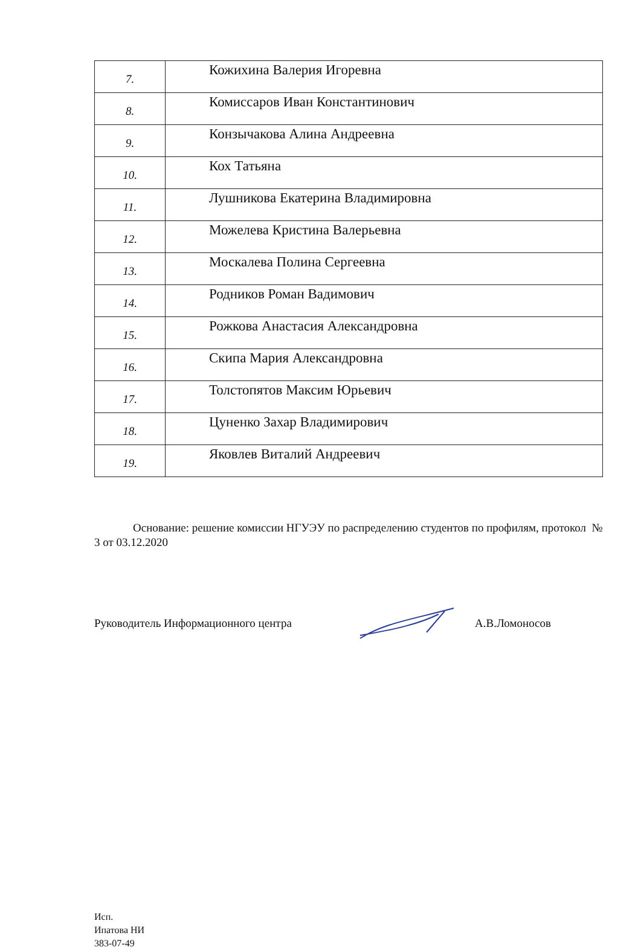| 7. | Кожихина Валерия Игоревна |
| 8. | Комиссаров Иван Константинович |
| 9. | Конзычакова Алина Андреевна |
| 10. | Кох Татьяна |
| 11. | Лушникова Екатерина Владимировна |
| 12. | Можелева Кристина Валерьевна |
| 13. | Москалева Полина Сергеевна |
| 14. | Родников Роман Вадимович |
| 15. | Рожкова Анастасия Александровна |
| 16. | Скипа Мария Александровна |
| 17. | Толстопятов Максим Юрьевич |
| 18. | Цуненко Захар Владимирович |
| 19. | Яковлев Виталий Андреевич |
Основание: решение комиссии НГУЭУ по распределению студентов по профилям, протокол № 3 от 03.12.2020
Руководитель Информационного центра А.В.Ломоносов
Исп.
Ипатова НИ
383-07-49